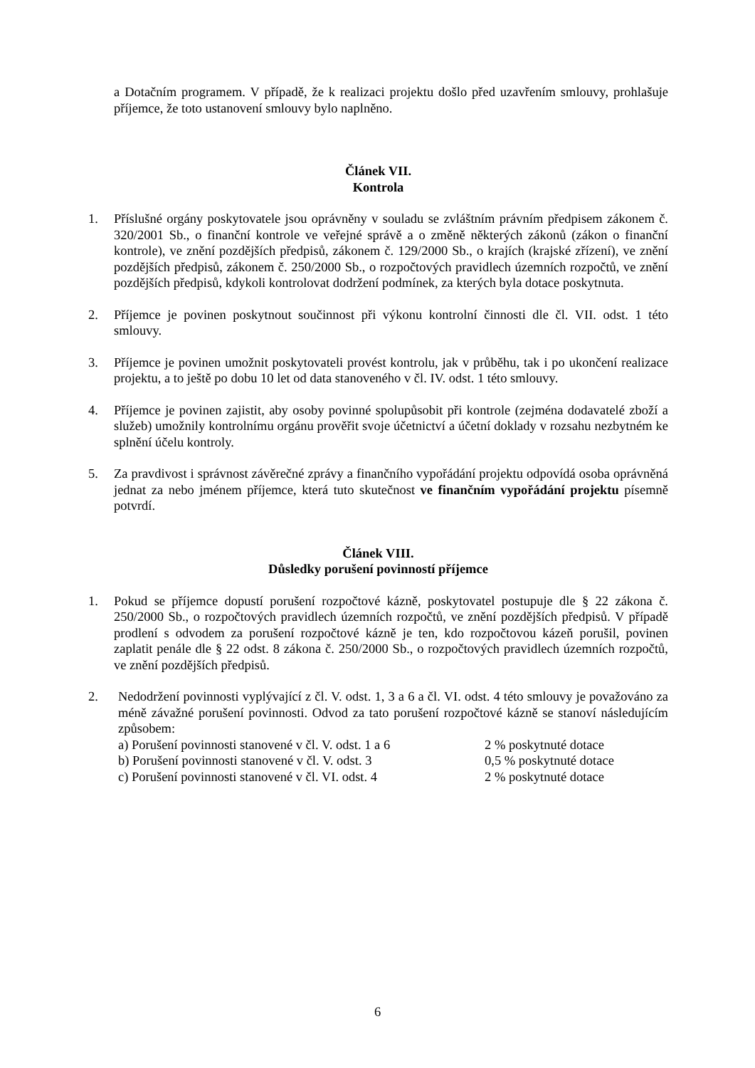a Dotačním programem. V případě, že k realizaci projektu došlo před uzavřením smlouvy, prohlašuje příjemce, že toto ustanovení smlouvy bylo naplněno.
Článek VII.
Kontrola
1. Příslušné orgány poskytovatele jsou oprávněny v souladu se zvláštním právním předpisem zákonem č. 320/2001 Sb., o finanční kontrole ve veřejné správě a o změně některých zákonů (zákon o finanční kontrole), ve znění pozdějších předpisů, zákonem č. 129/2000 Sb., o krajích (krajské zřízení), ve znění pozdějších předpisů, zákonem č. 250/2000 Sb., o rozpočtových pravidlech územních rozpočtů, ve znění pozdějších předpisů, kdykoli kontrolovat dodržení podmínek, za kterých byla dotace poskytnuta.
2. Příjemce je povinen poskytnout součinnost při výkonu kontrolní činnosti dle čl. VII. odst. 1 této smlouvy.
3. Příjemce je povinen umožnit poskytovateli provést kontrolu, jak v průběhu, tak i po ukončení realizace projektu, a to ještě po dobu 10 let od data stanoveného v čl. IV. odst. 1 této smlouvy.
4. Příjemce je povinen zajistit, aby osoby povinné spolupůsobit při kontrole (zejména dodavatelé zboží a služeb) umožnily kontrolnímu orgánu prověřit svoje účetnictví a účetní doklady v rozsahu nezbytném ke splnění účelu kontroly.
5. Za pravdivost i správnost závěrečné zprávy a finančního vypořádání projektu odpovídá osoba oprávněná jednat za nebo jménem příjemce, která tuto skutečnost ve finančním vypořádání projektu písemně potvrdí.
Článek VIII.
Důsledky porušení povinností příjemce
1. Pokud se příjemce dopustí porušení rozpočtové kázně, poskytovatel postupuje dle § 22 zákona č. 250/2000 Sb., o rozpočtových pravidlech územních rozpočtů, ve znění pozdějších předpisů. V případě prodlení s odvodem za porušení rozpočtové kázně je ten, kdo rozpočtovou kázeň porušil, povinen zaplatit penále dle § 22 odst. 8 zákona č. 250/2000 Sb., o rozpočtových pravidlech územních rozpočtů, ve znění pozdějších předpisů.
2. Nedodržení povinnosti vyplývající z čl. V. odst. 1, 3 a 6 a čl. VI. odst. 4 této smlouvy je považováno za méně závažné porušení povinnosti. Odvod za tato porušení rozpočtové kázně se stanoví následujícím způsobem:
a) Porušení povinnosti stanovené v čl. V. odst. 1 a 6 2 % poskytnuté dotace
b) Porušení povinnosti stanovené v čl. V. odst. 3 0,5 % poskytnuté dotace
c) Porušení povinnosti stanovené v čl. VI. odst. 4 2 % poskytnuté dotace
6